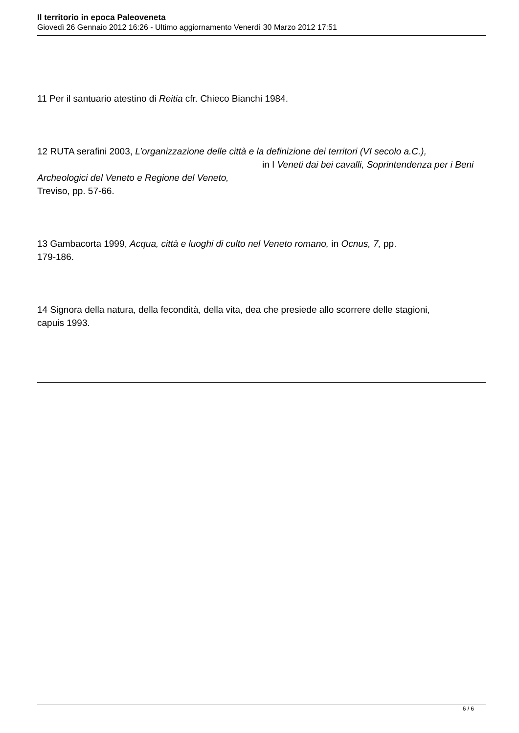Il territorio in epoca Paleoveneta
Giovedì 26 Gennaio 2012 16:26 - Ultimo aggiornamento Venerdì 30 Marzo 2012 17:51
11 Per il santuario atestino di Reitia cfr. Chieco Bianchi 1984.
12 RUTA serafini 2003, L’organizzazione delle città e la definizione dei territori (VI secolo a.C.), in I Veneti dai bei cavalli, Soprintendenza per i Beni Archeologici del Veneto e Regione del Veneto,
Treviso, pp. 57-66.
13 Gambacorta 1999, Acqua, città e luoghi di culto nel Veneto romano, in Ocnus, 7, pp.
179-186.
14 Signora della natura, della fecondità, della vita, dea che presiede allo scorrere delle stagioni,
capuis 1993.
6 / 6